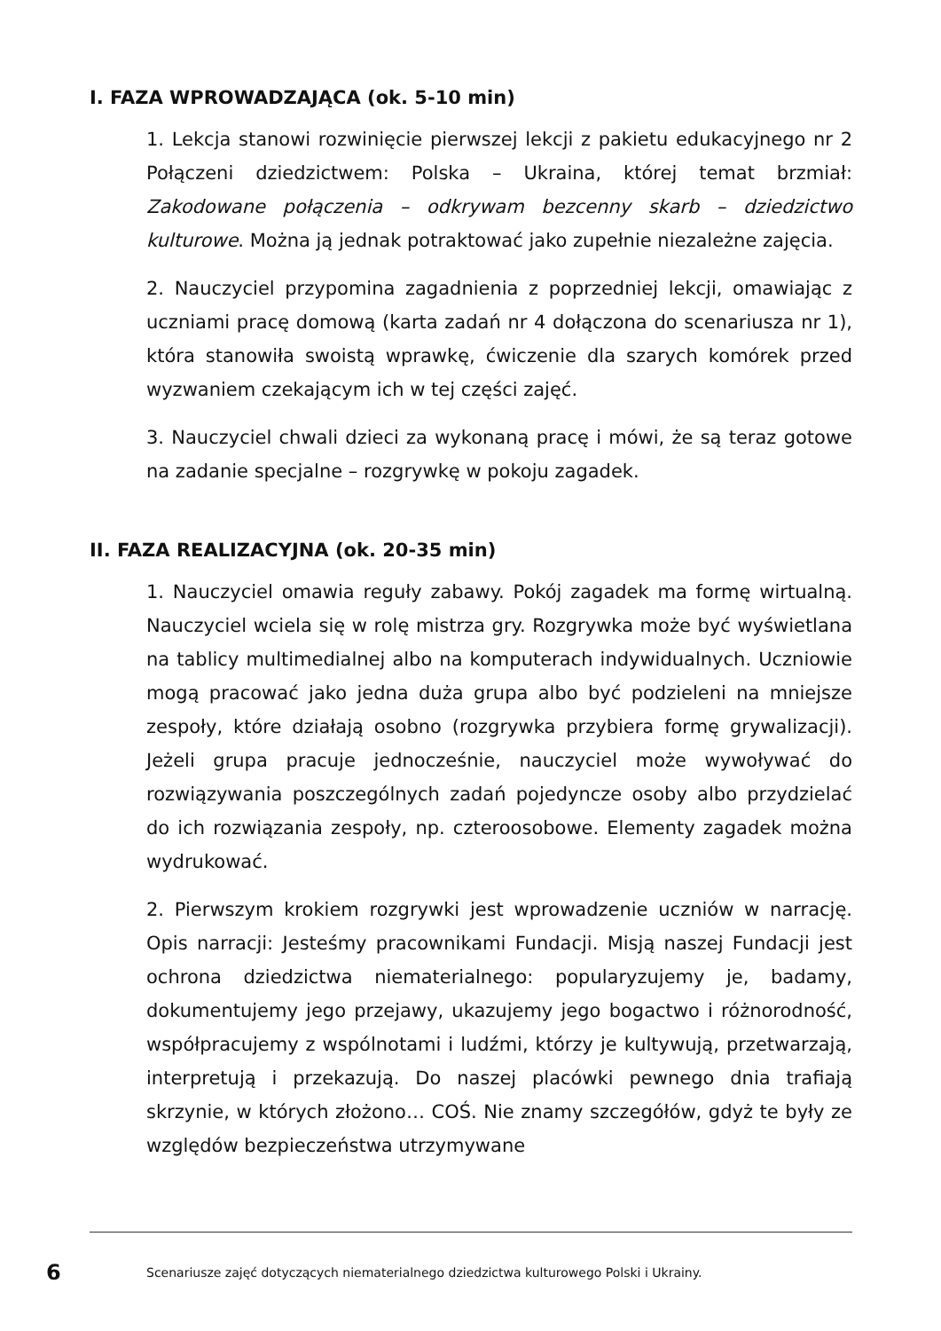I. FAZA WPROWADZAJĄCA (ok. 5-10 min)
1. Lekcja stanowi rozwinięcie pierwszej lekcji z pakietu edukacyjnego nr 2 Połączeni dziedzictwem: Polska – Ukraina, której temat brzmiał: Zakodowane połączenia – odkrywam bezcenny skarb – dziedzictwo kulturowe. Można ją jednak potraktować jako zupełnie niezależne zajęcia.
2. Nauczyciel przypomina zagadnienia z poprzedniej lekcji, omawiając z uczniami pracę domową (karta zadań nr 4 dołączona do scenariusza nr 1), która stanowiła swoistą wprawkę, ćwiczenie dla szarych komórek przed wyzwaniem czekającym ich w tej części zajęć.
3. Nauczyciel chwali dzieci za wykonaną pracę i mówi, że są teraz gotowe na zadanie specjalne – rozgrywkę w pokoju zagadek.
II. FAZA REALIZACYJNA (ok. 20-35 min)
1. Nauczyciel omawia reguły zabawy. Pokój zagadek ma formę wirtualną. Nauczyciel wciela się w rolę mistrza gry. Rozgrywka może być wyświetlana na tablicy multimedialnej albo na komputerach indywidualnych. Uczniowie mogą pracować jako jedna duża grupa albo być podzieleni na mniejsze zespoły, które działają osobno (rozgrywka przybiera formę grywalizacji). Jeżeli grupa pracuje jednocześnie, nauczyciel może wywoływać do rozwiązywania poszczególnych zadań pojedyncze osoby albo przydzielać do ich rozwiązania zespoły, np. czteroosobowe. Elementy zagadek można wydrukować.
2. Pierwszym krokiem rozgrywki jest wprowadzenie uczniów w narrację. Opis narracji: Jesteśmy pracownikami Fundacji. Misją naszej Fundacji jest ochrona dziedzictwa niematerialnego: popularyzujemy je, badamy, dokumentujemy jego przejawy, ukazujemy jego bogactwo i różnorodność, współpracujemy z wspólnotami i ludźmi, którzy je kultywują, przetwarzają, interpretują i przekazują. Do naszej placówki pewnego dnia trafiają skrzynie, w których złożono… COŚ. Nie znamy szczegółów, gdyż te były ze względów bezpieczeństwa utrzymywane
6 Scenariusze zajęć dotyczących niematerialnego dziedzictwa kulturowego Polski i Ukrainy.